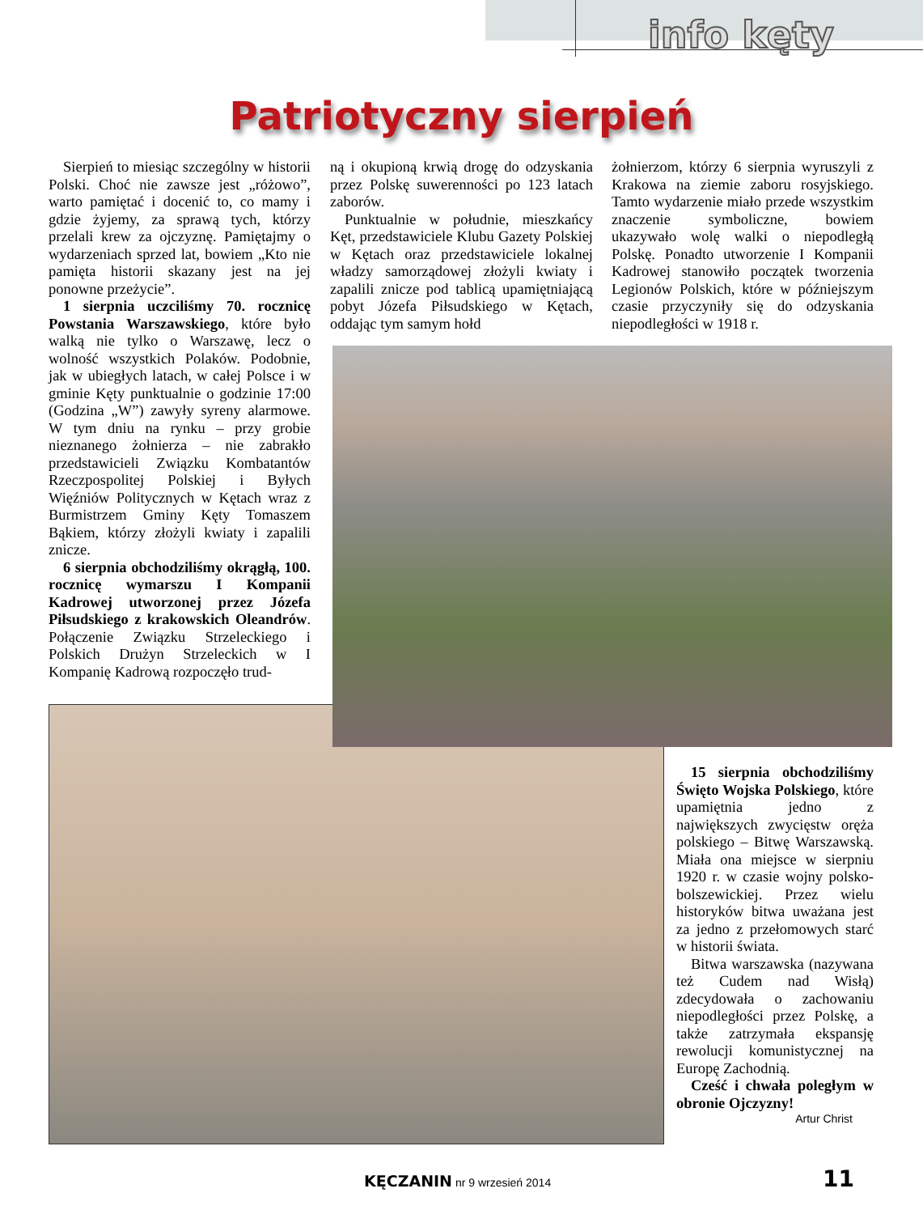info kęty
Patriotyczny sierpień
Sierpień to miesiąc szczególny w historii Polski. Choć nie zawsze jest „różowo”, warto pamiętać i docenić to, co mamy i gdzie żyjemy, za sprawą tych, którzy przelali krew za ojczyznę. Pamiętajmy o wydarzeniach sprzed lat, bowiem „Kto nie pamięta historii skazany jest na jej ponowne przeżycie”.
1 sierpnia uczciliśmy 70. rocznicę Powstania Warszawskiego, które było walką nie tylko o Warszawę, lecz o wolność wszystkich Polaków. Podobnie, jak w ubiegłych latach, w całej Polsce i w gminie Kęty punktualnie o godzinie 17:00 (Godzina „W”) zawyły syreny alarmowe. W tym dniu na rynku – przy grobie nieznanego żołnierza – nie zabrakło przedstawicieli Związku Kombatantów Rzeczpospolitej Polskiej i Byłych Więźniów Politycznych w Kętach wraz z Burmistrzem Gminy Kęty Tomaszem Bąkiem, którzy złożyli kwiaty i zapalili znicze.
6 sierpnia obchodziliśmy okrągłą, 100. rocznicę wymarszu I Kompanii Kadrowej utworzonej przez Józefa Piłsudskiego z krakowskich Oleandrów. Połączenie Związku Strzeleckiego i Polskich Drużyn Strzeleckich w I Kompanię Kadrową rozpoczęło trud-
ną i okupioną krwią drogę do odzyskania przez Polskę suwerenności po 123 latach zaborów.
Punktualnie w południe, mieszkańcy Kęt, przedstawiciele Klubu Gazety Polskiej w Kętach oraz przedstawiciele lokalnej władzy samorządowej złożyli kwiaty i zapalili znicze pod tablicą upamiętniającą pobyt Józefa Piłsudskiego w Kętach, oddając tym samym hołd
żołnierzom, którzy 6 sierpnia wyruszyli z Krakowa na ziemie zaboru rosyjskiego. Tamto wydarzenie miało przede wszystkim znaczenie symboliczne, bowiem ukazywało wolę walki o niepodległą Polskę. Ponadto utworzenie I Kompanii Kadrowej stanowiło początek tworzenia Legionów Polskich, które w późniejszym czasie przyczyniły się do odzyskania niepodległości w 1918 r.
15 sierpnia obchodziliśmy Święto Wojska Polskiego, które upamiętnia jedno z największych zwycięstw oręża polskiego – Bitwę Warszawską. Miała ona miejsce w sierpniu 1920 r. w czasie wojny polsko-bolszewickiej. Przez wielu historyków bitwa uważana jest za jedno z przełomowych starć w historii świata.
Bitwa warszawska (nazywana też Cudem nad Wisłą) zdecydowała o zachowaniu niepodległości przez Polskę, a także zatrzymała ekspansję rewolucji komunistycznej na Europę Zachodnią.
Cześć i chwała poległym w obronie Ojczyzny!
Artur Christ
KĘCZANIN nr 9 wrzesień 2014 11